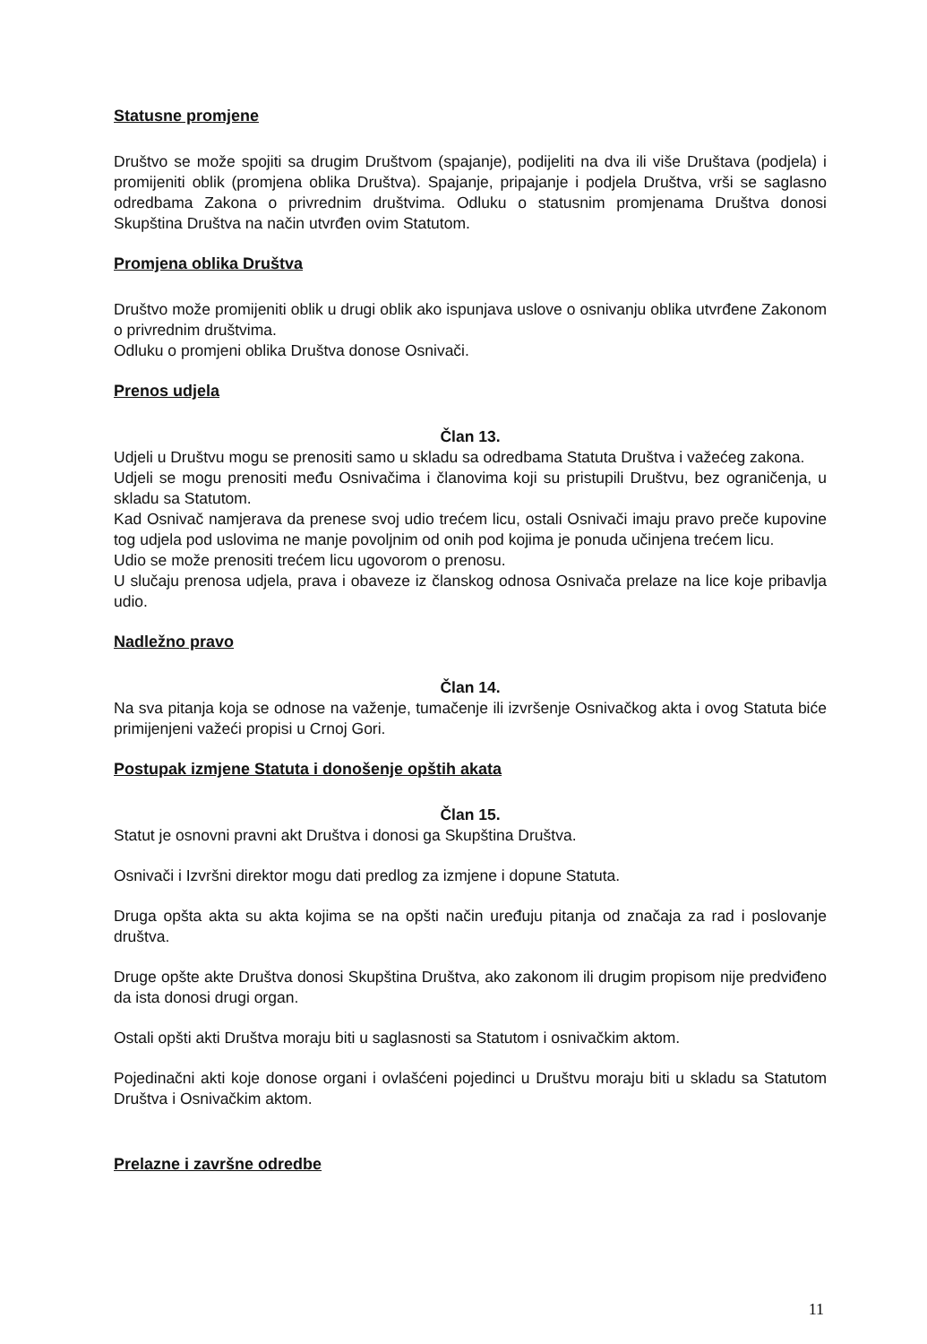Statusne promjene
Društvo se može spojiti sa drugim Društvom (spajanje), podijeliti na dva ili više Društava (podjela) i promijeniti oblik (promjena oblika Društva). Spajanje, pripajanje i podjela Društva, vrši se saglasno odredbama Zakona o privrednim društvima. Odluku o statusnim promjenama Društva donosi Skupština Društva na način utvrđen ovim Statutom.
Promjena oblika Društva
Društvo može promijeniti oblik u drugi oblik ako ispunjava uslove o osnivanju oblika utvrđene Zakonom o privrednim društvima.
Odluku o promjeni oblika Društva donose Osnivači.
Prenos udjela
Član 13.
Udjeli u Društvu mogu se prenositi samo u skladu sa odredbama Statuta Društva i važećeg zakona.
Udjeli se mogu prenositi među Osnivačima i članovima koji su pristupili Društvu, bez ograničenja, u skladu sa Statutom.
Kad Osnivač namjerava da prenese svoj udio trećem licu, ostali Osnivači imaju pravo preče kupovine tog udjela pod uslovima ne manje povoljnim od onih pod kojima je ponuda učinjena trećem licu.
Udio se može prenositi trećem licu ugovorom o prenosu.
U slučaju prenosa udjela, prava i obaveze iz članskog odnosa Osnivača prelaze na lice koje pribavlja udio.
Nadležno pravo
Član 14.
Na sva pitanja koja se odnose na važenje, tumačenje ili izvršenje Osnivačkog akta i ovog Statuta biće primijenjeni važeći propisi u Crnoj Gori.
Postupak izmjene Statuta i donošenje opštih akata
Član 15.
Statut je osnovni pravni akt Društva i donosi ga Skupština Društva.
Osnivači i Izvršni direktor mogu dati predlog za izmjene i dopune Statuta.
Druga opšta akta su akta kojima se na opšti način uređuju pitanja od značaja za rad i poslovanje društva.
Druge opšte akte Društva donosi Skupština Društva, ako zakonom ili drugim propisom nije predviđeno da ista donosi drugi organ.
Ostali opšti akti Društva moraju biti u saglasnosti sa Statutom i osnivačkim aktom.
Pojedinačni akti koje donose organi i ovlašćeni pojedinci u Društvu moraju biti u skladu sa Statutom Društva i Osnivačkim aktom.
Prelazne i završne odredbe
11